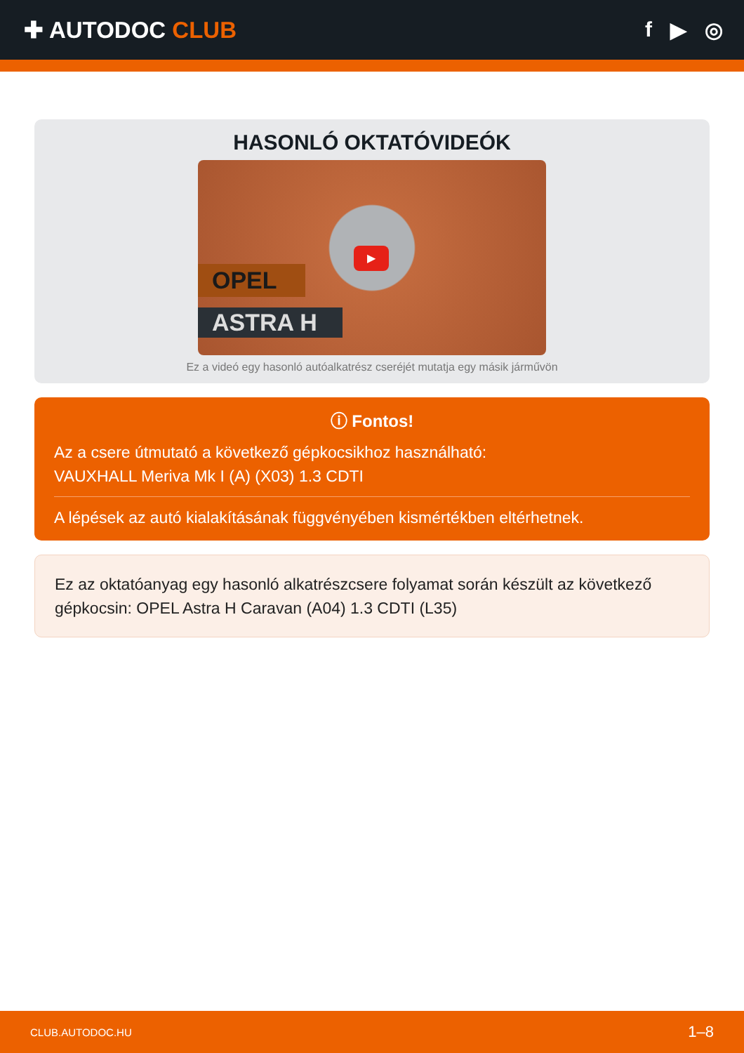✚ AUTODOC CLUB f ▶ ◎
HASONLÓ OKTATÓVIDEÓK
OPEL
ASTRA H
▶
Ez a videó egy hasonló autóalkatrész cseréjét mutatja egy másik járművön
ⓘ Fontos!
Az a csere útmutató a következő gépkocsikhoz használható:
VAUXHALL Meriva Mk I (A) (X03) 1.3 CDTI
A lépések az autó kialakításának függvényében kismértékben eltérhetnek.
Ez az oktatóanyag egy hasonló alkatrészcsere folyamat során készült az következő gépkocsin: OPEL Astra H Caravan (A04) 1.3 CDTI (L35)
CLUB.AUTODOC.HU 1–8